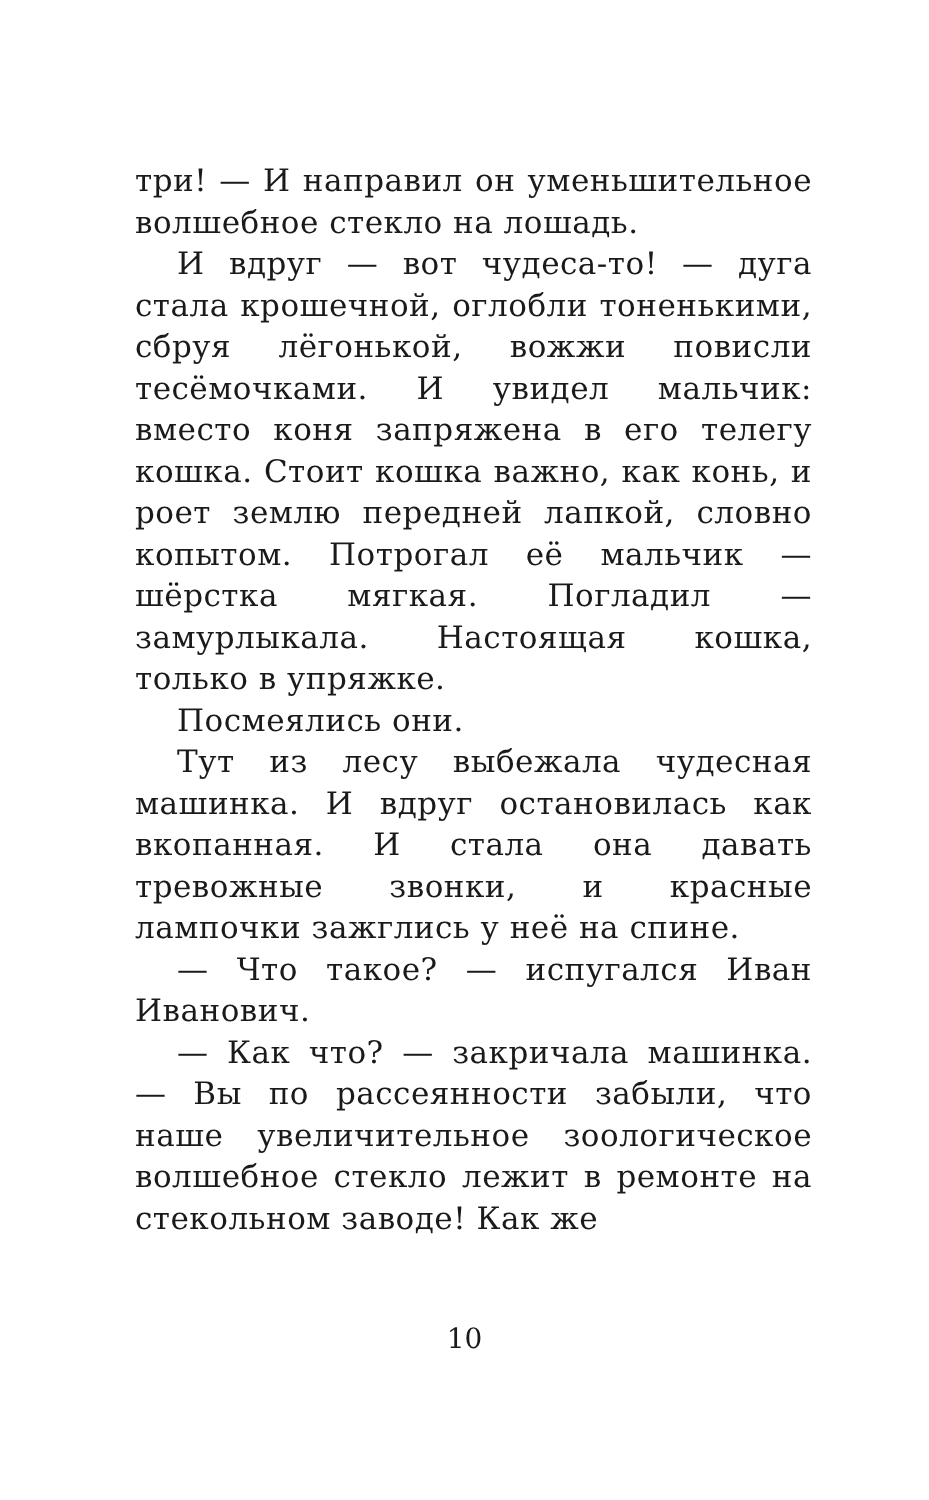три! — И направил он уменьшительное волшебное стекло на лошадь.
И вдруг — вот чудеса-то! — дуга стала крошечной, оглобли тоненькими, сбруя лёгонькой, вожжи повисли тесёмочками. И увидел мальчик: вместо коня запряжена в его телегу кошка. Стоит кошка важно, как конь, и роет землю передней лапкой, словно копытом. Потрогал её мальчик — шёрстка мягкая. Погладил — замурлыкала. Настоящая кошка, только в упряжке.
Посмеялись они.
Тут из лесу выбежала чудесная машинка. И вдруг остановилась как вкопанная. И стала она давать тревожные звонки, и красные лампочки зажглись у неё на спине.
— Что такое? — испугался Иван Иванович.
— Как что? — закричала машинка. — Вы по рассеянности забыли, что наше увеличительное зоологическое волшебное стекло лежит в ремонте на стекольном заводе! Как же
10